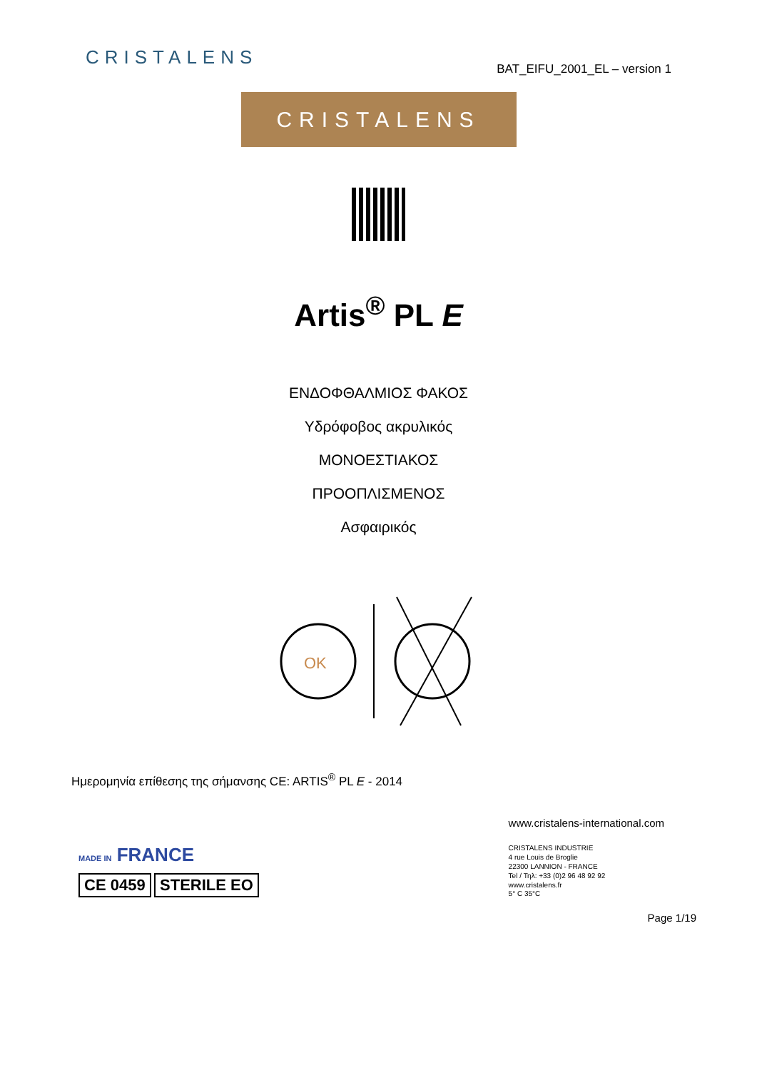CRISTALENS
BAT_EIFU_2001_EL – version 1
CRISTALENS
Artis<sup>®</sup> PL E
ΕΝΔΟΦΘΑΛΜΙΟΣ ΦΑΚΟΣ
Υδρόφοβος ακρυλικός
ΜΟΝΟΕΣΤΙΑΚΟΣ
ΠΡΟΟΠΛΙΣΜΕΝΟΣ
Ασφαιρικός
OK
Ημερομηνία επίθεσης της σήμανσης CE: ARTIS<sup>®</sup> PL E - 2014
MADE IN FRANCE
CE 0459
STERILE EO
www.cristalens-international.com
CRISTALENS INDUSTRIE
4 rue Louis de Broglie
22300 LANNION - FRANCE
Tel / Τηλ: +33 (0)2 96 48 92 92
www.cristalens.fr
5° C 35°C
Page 1/19